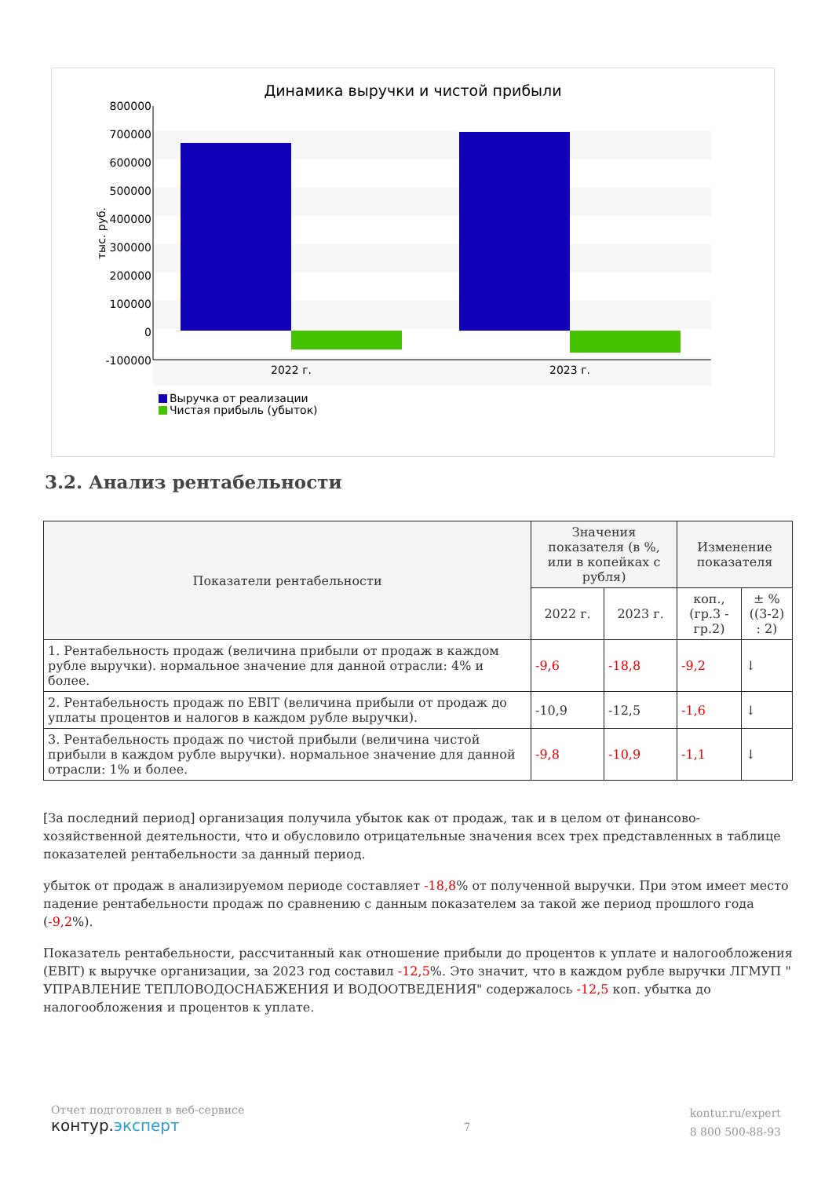Динамика выручки и чистой прибыли
800000
700000
600000
500000
400000
300000
200000
100000
0
-100000
тыс. руб.
2022 г.
2023 г.
Выручка от реализации
Чистая прибыль (убыток)
3.2. Анализ рентабельности
| Показатели рентабельности | Значения показателя (в %, или в копейках с рубля) | | Изменение показателя | |
| --- | --- | --- | --- | --- |
| | 2022 г. | 2023 г. | коп., (гр.3 - гр.2) | ± % ((3-2) : 2) |
| 1. Рентабельность продаж (величина прибыли от продаж в каждом рубле выручки). нормальное значение для данной отрасли: 4% и более. | -9,6 | -18,8 | -9,2 | ↓ |
| 2. Рентабельность продаж по EBIT (величина прибыли от продаж до уплаты процентов и налогов в каждом рубле выручки). | -10,9 | -12,5 | -1,6 | ↓ |
| 3. Рентабельность продаж по чистой прибыли (величина чистой прибыли в каждом рубле выручки). нормальное значение для данной отрасли: 1% и более. | -9,8 | -10,9 | -1,1 | ↓ |
[За последний период] организация получила убыток как от продаж, так и в целом от финансово-хозяйственной деятельности, что и обусловило отрицательные значения всех трех представленных в таблице показателей рентабельности за данный период.
убыток от продаж в анализируемом периоде составляет -18,8% от полученной выручки. При этом имеет место падение рентабельности продаж по сравнению с данным показателем за такой же период прошлого года (-9,2%).
Показатель рентабельности, рассчитанный как отношение прибыли до процентов к уплате и налогообложения (EBIT) к выручке организации, за 2023 год составил -12,5%. Это значит, что в каждом рубле выручки ЛГМУП " УПРАВЛЕНИЕ ТЕПЛОВОДОСНАБЖЕНИЯ И ВОДООТВЕДЕНИЯ" содержалось -12,5 коп. убытка до налогообложения и процентов к уплате.
Отчет подготовлен в веб-сервисе
контур.эксперт
7
kontur.ru/expert
8 800 500-88-93